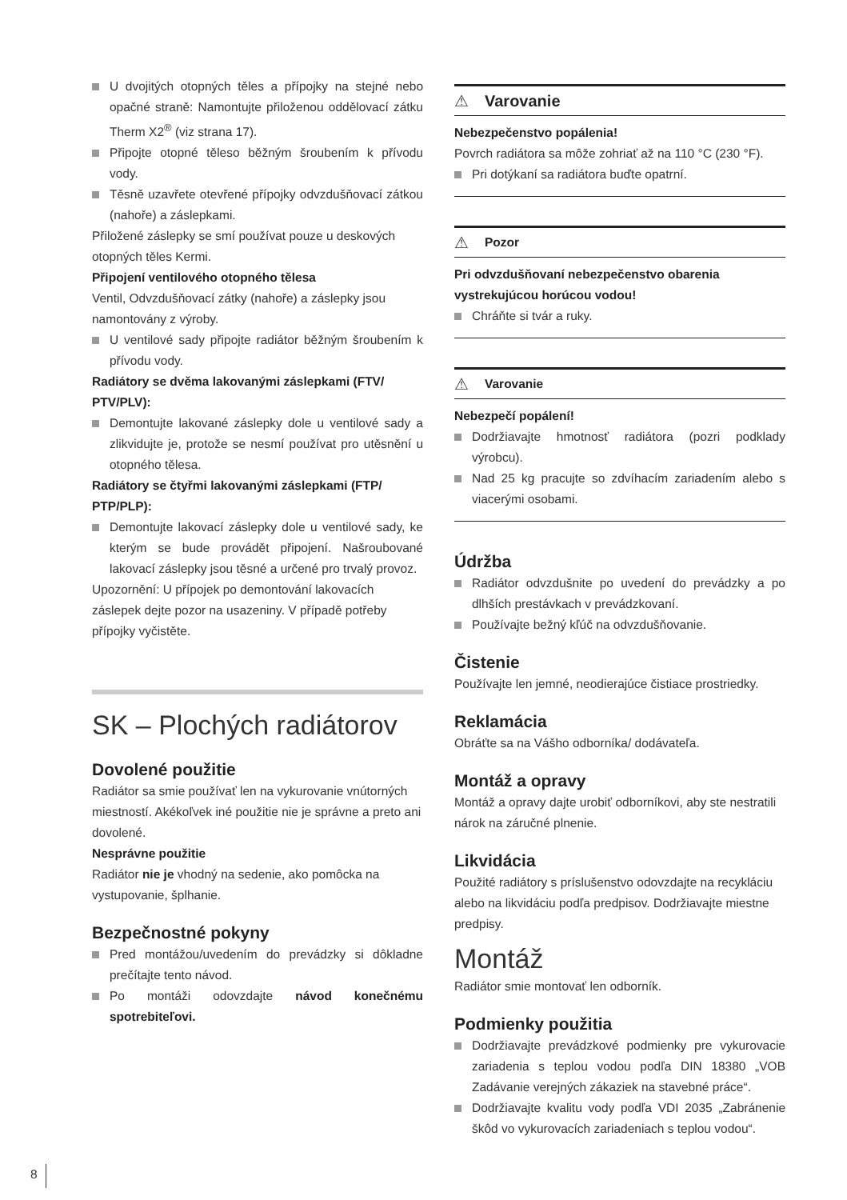U dvojitých otopných těles a přípojky na stejné nebo opačné straně: Namontujte přiloženou oddělovací zátku Therm X2<sup>®</sup> (viz strana 17).
Připojte otopné těleso běžným šroubením k přívodu vody.
Těsně uzavřete otevřené přípojky odvzdušňovací zátkou (nahoře) a záslepkami.
Přiložené záslepky se smí používat pouze u deskových otopných těles Kermi.
Připojení ventilového otopného tělesa
Ventil, Odvzdušňovací zátky (nahoře) a záslepky jsou namontovány z výroby.
U ventilové sady připojte radiátor běžným šroubením k přívodu vody.
Radiátory se dvěma lakovanými záslepkami (FTV/ PTV/PLV):
Demontujte lakované záslepky dole u ventilové sady a zlikvidujte je, protože se nesmí používat pro utěsnění u otopného tělesa.
Radiátory se čtyřmi lakovanými záslepkami (FTP/ PTP/PLP):
Demontujte lakovací záslepky dole u ventilové sady, ke kterým se bude provádět připojení. Našroubované lakovací záslepky jsou těsné a určené pro trvalý provoz.
Upozornění: U přípojek po demontování lakovacích záslepek dejte pozor na usazeniny. V případě potřeby přípojky vyčistěte.
SK – Plochých radiátorov
Dovolené použitie
Radiátor sa smie používať len na vykurovanie vnútorných miestností. Akékoľvek iné použitie nie je správne a preto ani dovolené.
Nesprávne použitie
Radiátor nie je vhodný na sedenie, ako pomôcka na vystupovanie, šplhanie.
Bezpečnostné pokyny
Pred montážou/uvedením do prevádzky si dôkladne prečítajte tento návod.
Po montáži odovzdajte návod konečnému spotrebiteľovi.
⚠ Varovanie
Nebezpečenstvo popálenia!
Povrch radiátora sa môže zohriať až na 110 °C (230 °F).
Pri dotýkaní sa radiátora buďte opatrní.
⚠ Pozor
Pri odvzdušňovaní nebezpečenstvo obarenia vystrekujúcou horúcou vodou!
Chráňte si tvár a ruky.
⚠ Varovanie
Nebezpečí popálení!
Dodržiavajte hmotnosť radiátora (pozri podklady výrobcu).
Nad 25 kg pracujte so zdvíhacím zariadením alebo s viacerými osobami.
Údržba
Radiátor odvzdušnite po uvedení do prevádzky a po dlhších prestávkach v prevádzkovaní.
Používajte bežný kľúč na odvzdušňovanie.
Čistenie
Používajte len jemné, neodierajúce čistiace prostriedky.
Reklamácia
Obráťte sa na Vášho odborníka/ dodávateľa.
Montáž a opravy
Montáž a opravy dajte urobiť odborníkovi, aby ste nestratili nárok na záručné plnenie.
Likvidácia
Použité radiátory s príslušenstvo odovzdajte na recykláciu alebo na likvidáciu podľa predpisov. Dodržiavajte miestne predpisy.
Montáž
Radiátor smie montovať len odborník.
Podmienky použitia
Dodržiavajte prevádzkové podmienky pre vykurovacie zariadenia s teplou vodou podľa DIN 18380 „VOB Zadávanie verejných zákaziek na stavebné práce“.
Dodržiavajte kvalitu vody podľa VDI 2035 „Zabránenie škôd vo vykurovacích zariadeniach s teplou vodou“.
8